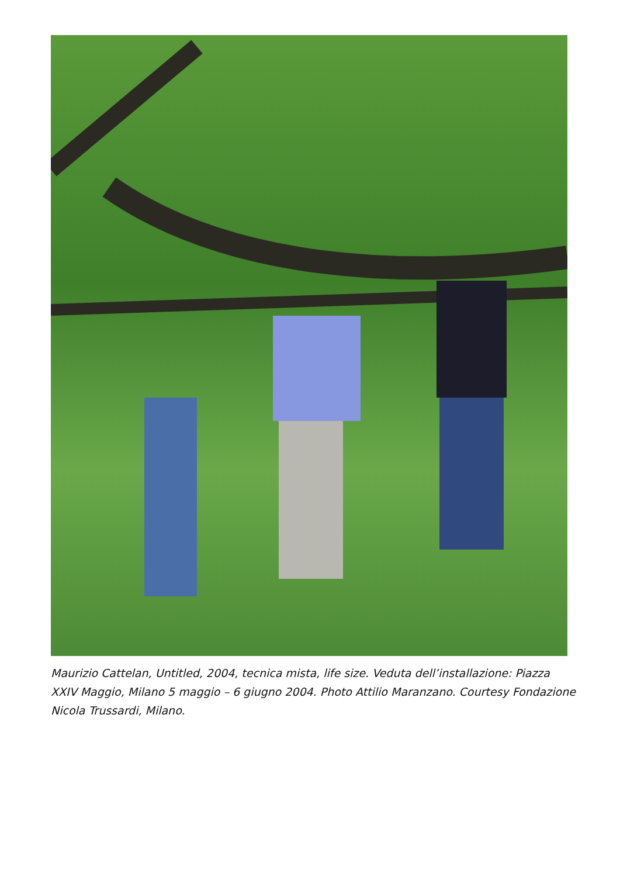Maurizio Cattelan, Untitled, 2004, tecnica mista, life size. Veduta dell’installazione: Piazza XXIV Maggio, Milano 5 maggio – 6 giugno 2004. Photo Attilio Maranzano. Courtesy Fondazione Nicola Trussardi, Milano.